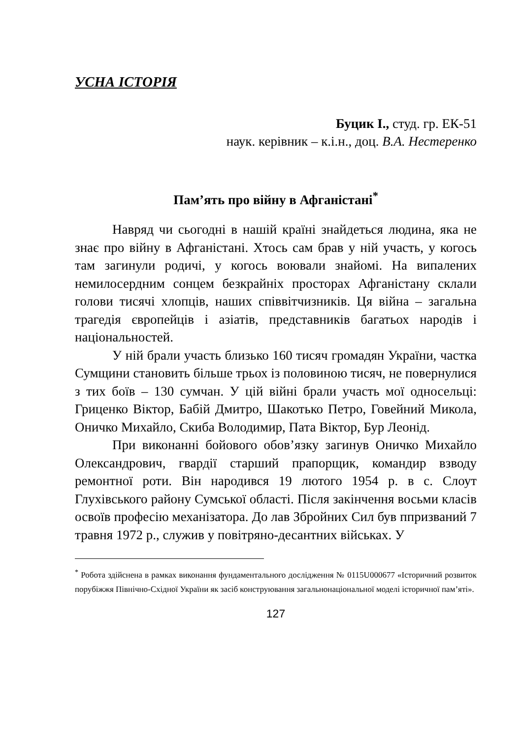УСНА ІСТОРІЯ
Буцик І., студ. гр. ЕК-51
наук. керівник – к.і.н., доц. В.А. Нестеренко
Пам’ять про війну в Афганістані<sup>*</sup>
Навряд чи сьогодні в нашій країні знайдеться людина, яка не знає про війну в Афганістані. Хтось сам брав у ній участь, у когось там загинули родичі, у когось воювали знайомі. На випалених немилосердним сонцем безкрайніх просторах Афганістану склали голови тисячі хлопців, наших співвітчизників. Ця війна – загальна трагедія європейців і азіатів, представників багатьох народів і національностей.
У ній брали участь близько 160 тисяч громадян України, частка Сумщини становить більше трьох із половиною тисяч, не повернулися з тих боїв – 130 сумчан. У цій війні брали участь мої односельці: Гриценко Віктор, Бабій Дмитро, Шакотько Петро, Говейний Микола, Оничко Михайло, Скиба Володимир, Пата Віктор, Бур Леонід.
При виконанні бойового обов’язку загинув Оничко Михайло Олександрович, гвардії старший прапорщик, командир взводу ремонтної роти. Він народився 19 лютого 1954 р. в с. Слоут Глухівського району Сумської області. Після закінчення восьми класів освоїв професію механізатора. До лав Збройних Сил був ппризваний 7 травня 1972 р., служив у повітряно-десантних військах. У
<sup>*</sup> Робота здійснена в рамках виконання фундаментального дослідження № 0115U000677 «Історичний розвиток порубіжжя Північно-Східної України як засіб конструювання загальнонаціональної моделі історичної пам’яті».
127